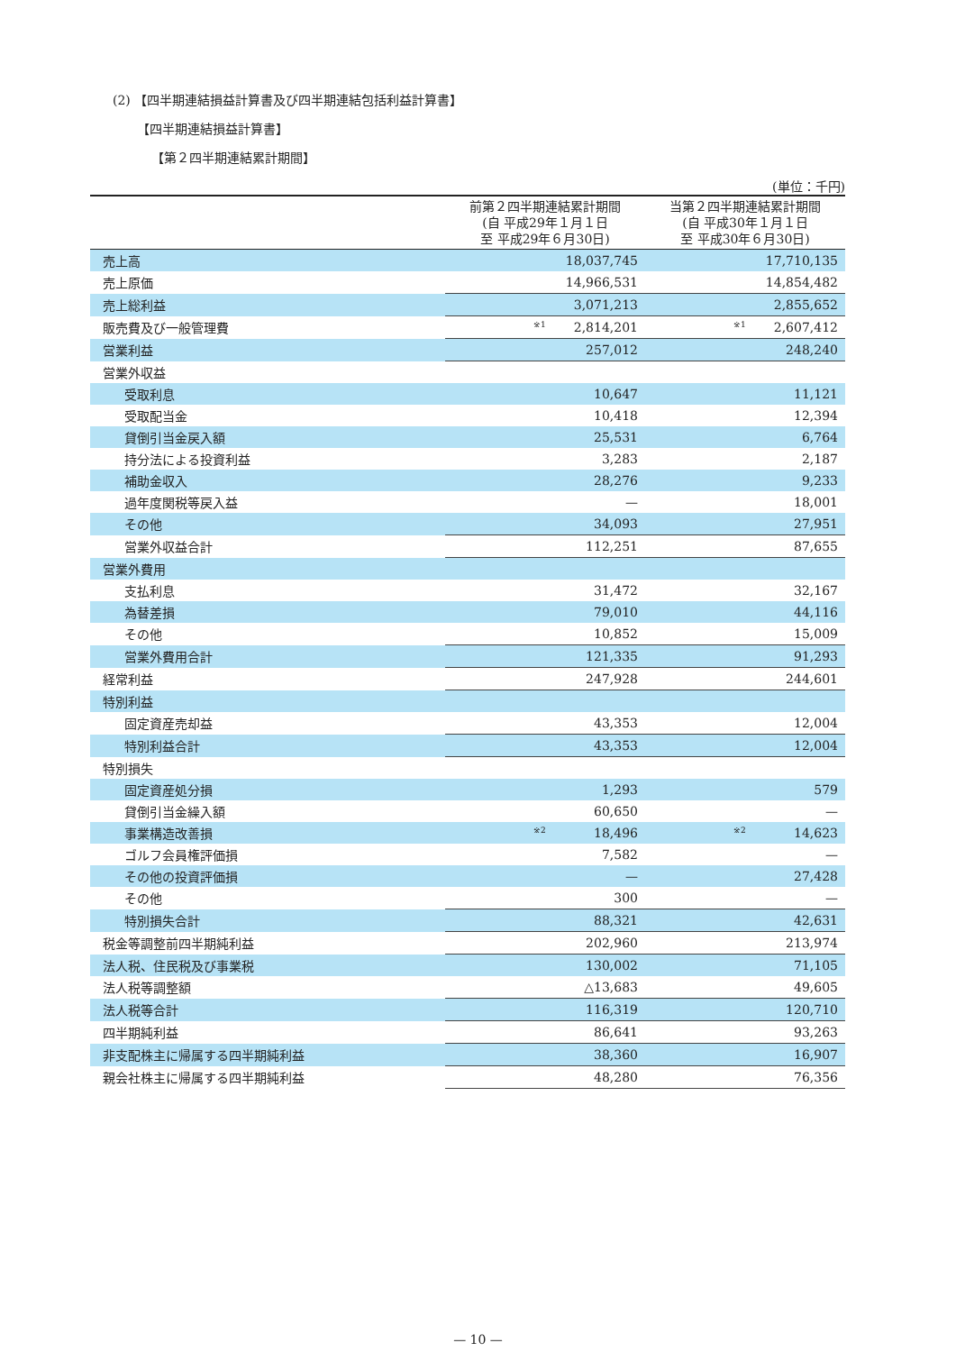(2) 【四半期連結損益計算書及び四半期連結包括利益計算書】
【四半期連結損益計算書】
【第２四半期連結累計期間】
(単位：千円)
| | 前第２四半期連結累計期間 (自 平成29年１月１日 至 平成29年６月30日) | 当第２四半期連結累計期間 (自 平成30年１月１日 至 平成30年６月30日) |
| --- | --- | --- |
| 売上高 | 18,037,745 | 17,710,135 |
| 売上原価 | 14,966,531 | 14,854,482 |
| 売上総利益 | 3,071,213 | 2,855,652 |
| 販売費及び一般管理費 | ※1 2,814,201 | ※1 2,607,412 |
| 営業利益 | 257,012 | 248,240 |
| 営業外収益 | | |
| 受取利息 | 10,647 | 11,121 |
| 受取配当金 | 10,418 | 12,394 |
| 貸倒引当金戻入額 | 25,531 | 6,764 |
| 持分法による投資利益 | 3,283 | 2,187 |
| 補助金収入 | 28,276 | 9,233 |
| 過年度関税等戻入益 | — | 18,001 |
| その他 | 34,093 | 27,951 |
| 営業外収益合計 | 112,251 | 87,655 |
| 営業外費用 | | |
| 支払利息 | 31,472 | 32,167 |
| 為替差損 | 79,010 | 44,116 |
| その他 | 10,852 | 15,009 |
| 営業外費用合計 | 121,335 | 91,293 |
| 経常利益 | 247,928 | 244,601 |
| 特別利益 | | |
| 固定資産売却益 | 43,353 | 12,004 |
| 特別利益合計 | 43,353 | 12,004 |
| 特別損失 | | |
| 固定資産処分損 | 1,293 | 579 |
| 貸倒引当金繰入額 | 60,650 | — |
| 事業構造改善損 | ※2 18,496 | ※2 14,623 |
| ゴルフ会員権評価損 | 7,582 | — |
| その他の投資評価損 | — | 27,428 |
| その他 | 300 | — |
| 特別損失合計 | 88,321 | 42,631 |
| 税金等調整前四半期純利益 | 202,960 | 213,974 |
| 法人税、住民税及び事業税 | 130,002 | 71,105 |
| 法人税等調整額 | △13,683 | 49,605 |
| 法人税等合計 | 116,319 | 120,710 |
| 四半期純利益 | 86,641 | 93,263 |
| 非支配株主に帰属する四半期純利益 | 38,360 | 16,907 |
| 親会社株主に帰属する四半期純利益 | 48,280 | 76,356 |
— 10 —